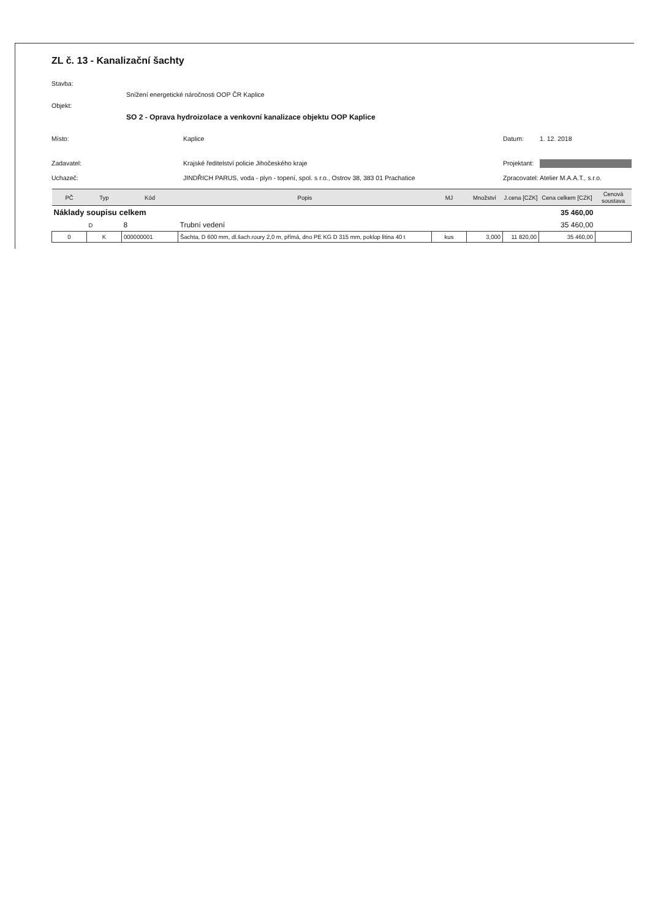ZL č. 13 - Kanalizační šachty
Stavba:
Snížení energetické náročnosti OOP ČR Kaplice
Objekt:
SO 2 - Oprava hydroizolace a venkovní kanalizace objektu OOP Kaplice
Místo: Kaplice Datum: 1. 12. 2018
Zadavatel: Krajské ředitelství policie Jihočeského kraje
Projektant:
Uchazeč: JINDŘICH PARUS, voda - plyn - topení, spol. s r.o., Ostrov 38, 383 01 Prachatice
Zpracovatel:
Atelier M.A.A.T., s.r.o.
| PČ | Typ | Kód | Popis | MJ | Množství | J.cena [CZK] | Cena celkem [CZK] | Cenová soustava |
| --- | --- | --- | --- | --- | --- | --- | --- | --- |
| Náklady soupisu celkem | | | | | | | 35 460,00 | |
| | D | 8 | Trubní vedení | | | | 35 460,00 | |
| 0 | K | 000000001 | Šachta, D 600 mm, dl.šach.roury 2,0 m, přímá, dno PE KG D 315 mm, poklop litina 40 t | kus | 3,000 | 11 820,00 | 35 460,00 | |